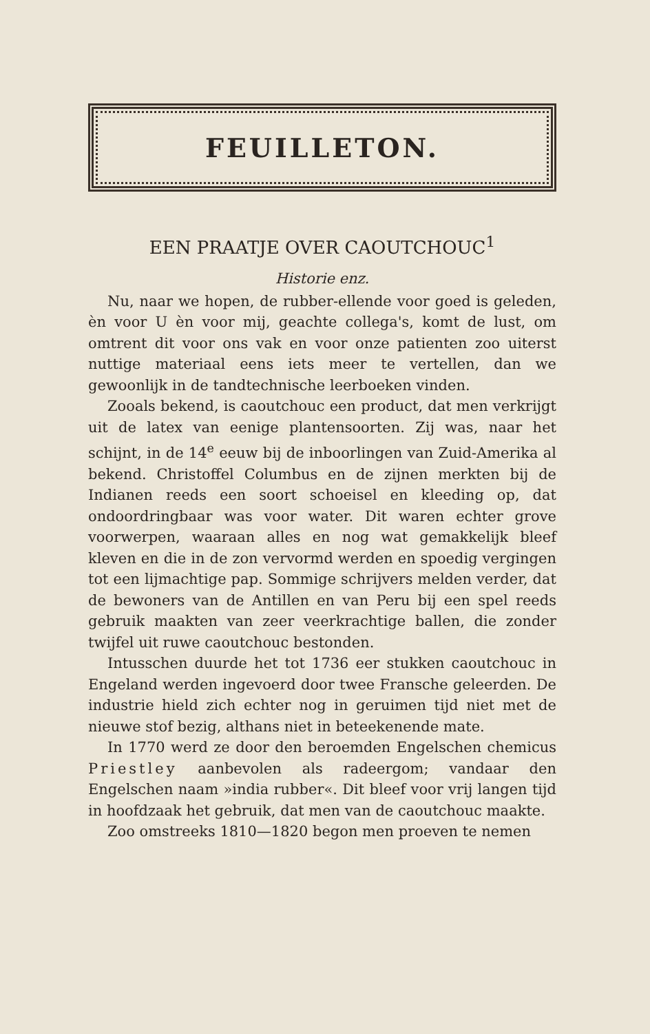FEUILLETON.
EEN PRAATJE OVER CAOUTCHOUC<sup>1</sup>
Historie enz.
Nu, naar we hopen, de rubber-ellende voor goed is geleden, èn voor U èn voor mij, geachte collega's, komt de lust, om omtrent dit voor ons vak en voor onze patienten zoo uiterst nuttige materiaal eens iets meer te vertellen, dan we gewoonlijk in de tandtechnische leerboeken vinden.
Zooals bekend, is caoutchouc een product, dat men verkrijgt uit de latex van eenige plantensoorten. Zij was, naar het schijnt, in de 14<sup>e</sup> eeuw bij de inboorlingen van Zuid-Amerika al bekend. Christoffel Columbus en de zijnen merkten bij de Indianen reeds een soort schoeisel en kleeding op, dat ondoordringbaar was voor water. Dit waren echter grove voorwerpen, waaraan alles en nog wat gemakkelijk bleef kleven en die in de zon vervormd werden en spoedig vergingen tot een lijmachtige pap. Sommige schrijvers melden verder, dat de bewoners van de Antillen en van Peru bij een spel reeds gebruik maakten van zeer veerkrachtige ballen, die zonder twijfel uit ruwe caoutchouc bestonden.
Intusschen duurde het tot 1736 eer stukken caoutchouc in Engeland werden ingevoerd door twee Fransche geleerden. De industrie hield zich echter nog in geruimen tijd niet met de nieuwe stof bezig, althans niet in beteekenende mate.
In 1770 werd ze door den beroemden Engelschen chemicus Priestley aanbevolen als radeergom; vandaar den Engelschen naam »india rubber«. Dit bleef voor vrij langen tijd in hoofdzaak het gebruik, dat men van de caoutchouc maakte.
Zoo omstreeks 1810—1820 begon men proeven te nemen